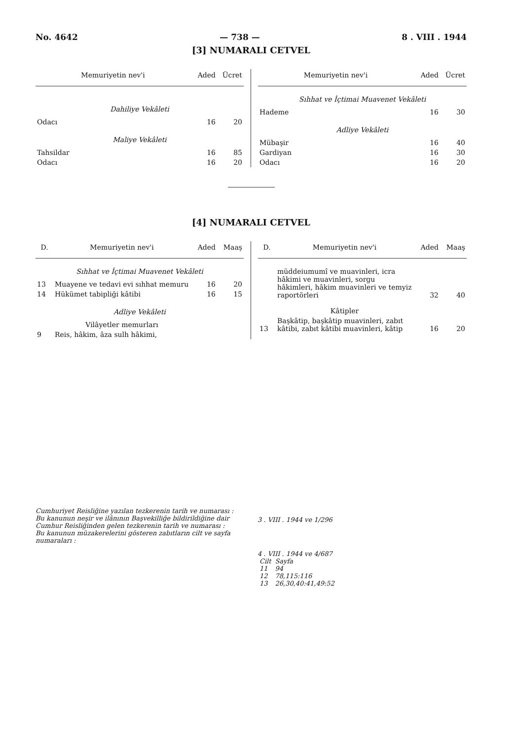No. 4642 — 738 — 8 . VIII . 1944
[3] NUMARALI CETVEL
| Memuriyetin nev'i | Aded | Ücret |
| --- | --- | --- |
| Dahiliye Vekâleti | | |
| Odacı | 16 | 20 |
| Maliye Vekâleti | | |
| Tahsildar | 16 | 85 |
| Odacı | 16 | 20 |
| Memuriyetin nev'i | Aded | Ücret |
| --- | --- | --- |
| Sıhhat ve İçtimai Muavenet Vekâleti | | |
| Hademe | 16 | 30 |
| Adliye Vekâleti | | |
| Mübaşir | 16 | 40 |
| Gardiyan | 16 | 30 |
| Odacı | 16 | 20 |
[4] NUMARALI CETVEL
| D. | Memuriyetin nev'i | Aded | Maaş |
| --- | --- | --- | --- |
| Sıhhat ve İçtimai Muavenet Vekâleti | | | |
| 13 | Muayene ve tedavi evi sıhhat memuru | 16 | 20 |
| 14 | Hükümet tabipliği kâtibi | 16 | 15 |
| Adliye Vekâleti | | | |
| | Vilâyetler memurları | | |
| 9 | Reis, hâkim, âza sulh hâkimi, | | |
| D. | Memuriyetin nev'i | Aded | Maaş |
| --- | --- | --- | --- |
| | müddeiumumî ve muavinleri, icra hâkimi ve muavinleri, sorgu hâkimleri, hâkim muavinleri ve temyiz raportörleri | 32 | 40 |
| | Kâtipler | | |
| 13 | Başkâtip, başkâtip muavinleri, zabıt kâtibi, zabıt kâtibi muavinleri, kâtip | 16 | 20 |
Cumhuriyet Reisliğine yazılan tezkerenin tarih ve numarası :
Bu kanunun neşir ve ilânının Başvekilliğe bildirildiğine dair Cumhur Reisliğinden gelen tezkerenin tarih ve numarası :
Bu kanunun müzakerelerini gösteren zabıtların cilt ve sayfa numaraları :
3 . VIII . 1944 ve 1/296
4 . VIII . 1944 ve 4/687
| Cilt | Sayfa |
| 11 | 94 |
| 12 | 78,115:116 |
| 13 | 26,30,40:41,49:52 |